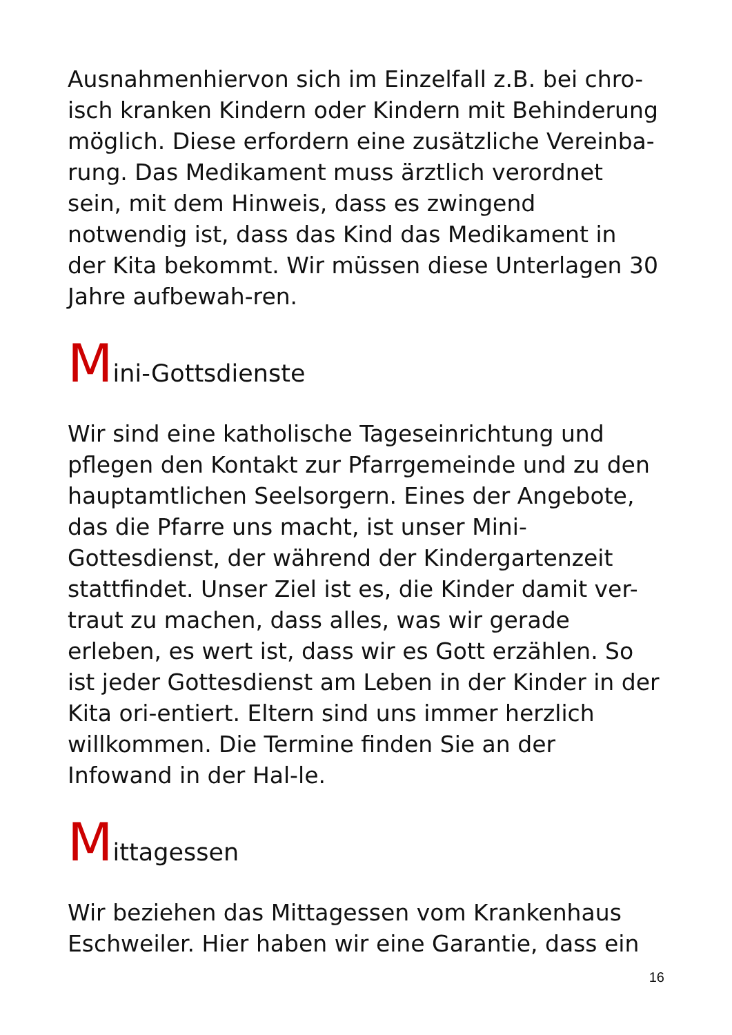Ausnahmenhiervon sich im Einzelfall z.B. bei chro-isch kranken Kindern oder Kindern mit Behinderung möglich. Diese erfordern eine zusätzliche Vereinba-rung. Das Medikament muss ärztlich verordnet sein, mit dem Hinweis, dass es zwingend notwendig ist, dass das Kind das Medikament in der Kita bekommt. Wir müssen diese Unterlagen 30 Jahre aufbewah-ren.
Mini-Gottsdienste
Wir sind eine katholische Tageseinrichtung und pflegen den Kontakt zur Pfarrgemeinde und zu den hauptamtlichen Seelsorgern. Eines der Angebote, das die Pfarre uns macht, ist unser Mini-Gottesdienst, der während der Kindergartenzeit stattfindet. Unser Ziel ist es, die Kinder damit ver-traut zu machen, dass alles, was wir gerade erleben, es wert ist, dass wir es Gott erzählen. So ist jeder Gottesdienst am Leben in der Kinder in der Kita ori-entiert. Eltern sind uns immer herzlich willkommen. Die Termine finden Sie an der Infowand in der Hal-le.
Mittagessen
Wir beziehen das Mittagessen vom Krankenhaus Eschweiler. Hier haben wir eine Garantie, dass ein
16